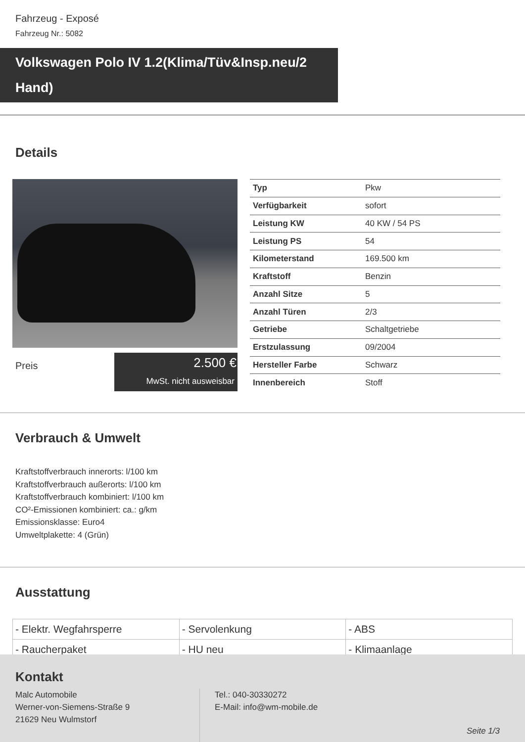Fahrzeug - Exposé
Fahrzeug Nr.: 5082
Volkswagen Polo IV 1.2(Klima/Tüv&Insp.neu/2 Hand)
Details
Preis
2.500 €
MwSt. nicht ausweisbar
| Typ | Pkw |
| Verfügbarkeit | sofort |
| Leistung KW | 40 KW / 54 PS |
| Leistung PS | 54 |
| Kilometerstand | 169.500 km |
| Kraftstoff | Benzin |
| Anzahl Sitze | 5 |
| Anzahl Türen | 2/3 |
| Getriebe | Schaltgetriebe |
| Erstzulassung | 09/2004 |
| Hersteller Farbe | Schwarz |
| Innenbereich | Stoff |
Verbrauch & Umwelt
Kraftstoffverbrauch innerorts: l/100 km
Kraftstoffverbrauch außerorts: l/100 km
Kraftstoffverbrauch kombiniert: l/100 km
CO²-Emissionen kombiniert: ca.: g/km
Emissionsklasse: Euro4
Umweltplakette: 4 (Grün)
Ausstattung
| - Elektr. Wegfahrsperre | - Servolenkung | - ABS |
| - Raucherpaket | - HU neu | - Klimaanlage |
Kontakt
Malc Automobile
Werner-von-Siemens-Straße 9
21629 Neu Wulmstorf
Tel.: 040-30330272
E-Mail: info@wm-mobile.de
Seite 1/3